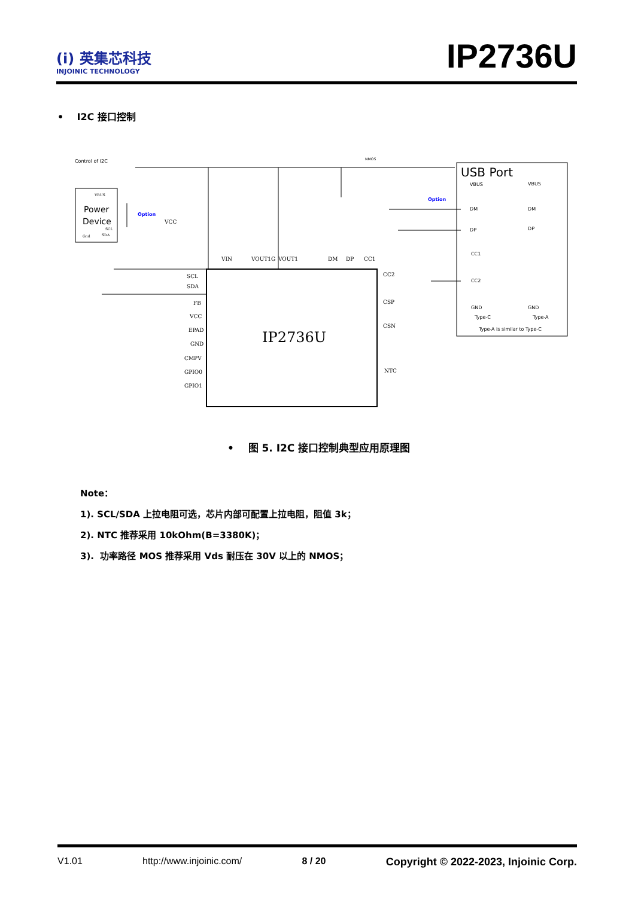(i) 英集芯科技
INJOINIC TECHNOLOGY
IP2736U
• I2C 接口控制
Control of I2C
Power
Device
VBUS
SCL
SDA
Gnd
NMOS
IP2736U
VIN
VOUT1G
VOUT1
DM
DP
CC1
SCL
SDA
FB
VCC
EPAD
GND
CMPV
GPIO0
GPIO1
CC2
CSP
CSN
NTC
VCC
Option
Option
USB Port
VBUS
DM
DP
CC1
CC2
GND
Type-C
VBUS
DM
DP
GND
Type-A
Type-A is similar to Type-C
• 图 5. I2C 接口控制典型应用原理图
Note：
1). SCL/SDA 上拉电阻可选，芯片内部可配置上拉电阻，阻值 3k；
2). NTC 推荐采用 10kOhm(B=3380K)；
3). 功率路径 MOS 推荐采用 Vds 耐压在 30V 以上的 NMOS；
V1.01 http://www.injoinic.com/ 8 / 20 Copyright © 2022-2023, Injoinic Corp.